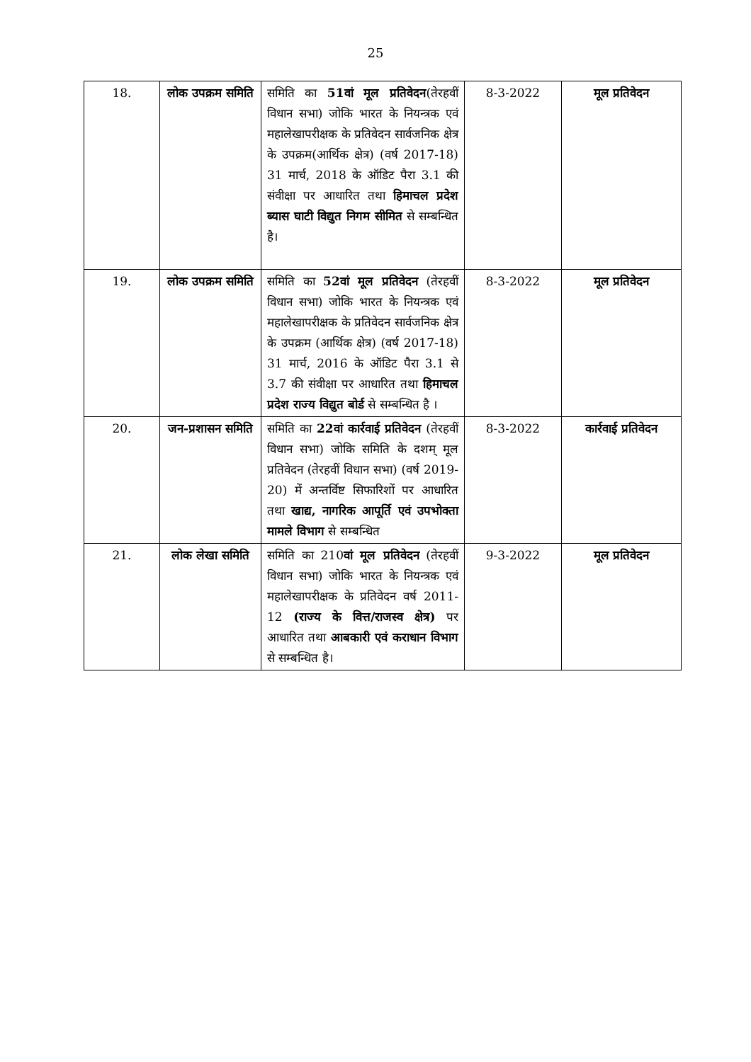25
| 18. | लोक उपक्रम समिति | समिति का 51वां मूल प्रतिवेदन (तेरहवीं विधान सभा) जोकि भारत के नियन्त्रक एवं महालेखापरीक्षक के प्रतिवेदन सार्वजनिक क्षेत्र के उपक्रम(आर्थिक क्षेत्र) (वर्ष 2017-18) 31 मार्च, 2018 के ऑडिट पैरा 3.1 की संवीक्षा पर आधारित तथा हिमाचल प्रदेश ब्यास घाटी विद्युत निगम सीमित से सम्बन्धित है। | 8-3-2022 | मूल प्रतिवेदन |
| 19. | लोक उपक्रम समिति | समिति का 52वां मूल प्रतिवेदन (तेरहवीं विधान सभा) जोकि भारत के नियन्त्रक एवं महालेखापरीक्षक के प्रतिवेदन सार्वजनिक क्षेत्र के उपक्रम (आर्थिक क्षेत्र) (वर्ष 2017-18) 31 मार्च, 2016 के ऑडिट पैरा 3.1 से 3.7 की संवीक्षा पर आधारित तथा हिमाचल प्रदेश राज्य विद्युत बोर्ड से सम्बन्धित है । | 8-3-2022 | मूल प्रतिवेदन |
| 20. | जन-प्रशासन समिति | समिति का 22वां कार्रवाई प्रतिवेदन (तेरहवीं विधान सभा) जोकि समिति के दशम् मूल प्रतिवेदन (तेरहवीं विधान सभा) (वर्ष 2019-20) में अन्तर्विष्ट सिफारिशों पर आधारित तथा खाद्य, नागरिक आपूर्ति एवं उपभोक्ता मामले विभाग से सम्बन्धित | 8-3-2022 | कार्रवाई प्रतिवेदन |
| 21. | लोक लेखा समिति | समिति का 210 वां मूल प्रतिवेदन (तेरहवीं विधान सभा) जोकि भारत के नियन्त्रक एवं महालेखापरीक्षक के प्रतिवेदन वर्ष 2011-12 (राज्य के वित्त/राजस्व क्षेत्र) पर आधारित तथा आबकारी एवं कराधान विभाग से सम्बन्धित है। | 9-3-2022 | मूल प्रतिवेदन |